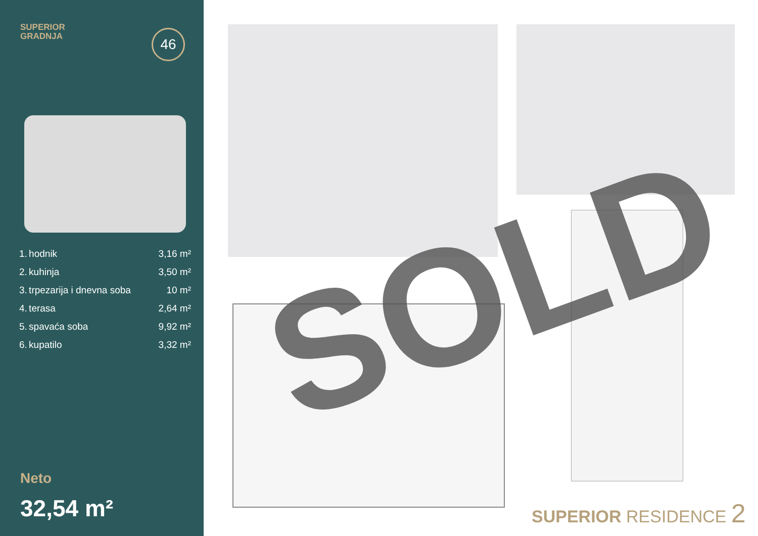SUPERIOR
GRADNJA
46
| 1. | hodnik | 3,16 m² |
| 2. | kuhinja | 3,50 m² |
| 3. | trpezarija i dnevna soba | 10 m² |
| 4. | terasa | 2,64 m² |
| 5. | spavaća soba | 9,92 m² |
| 6. | kupatilo | 3,32 m² |
Neto
32,54 m²
SOLD
SUPERIOR RESIDENCE 2